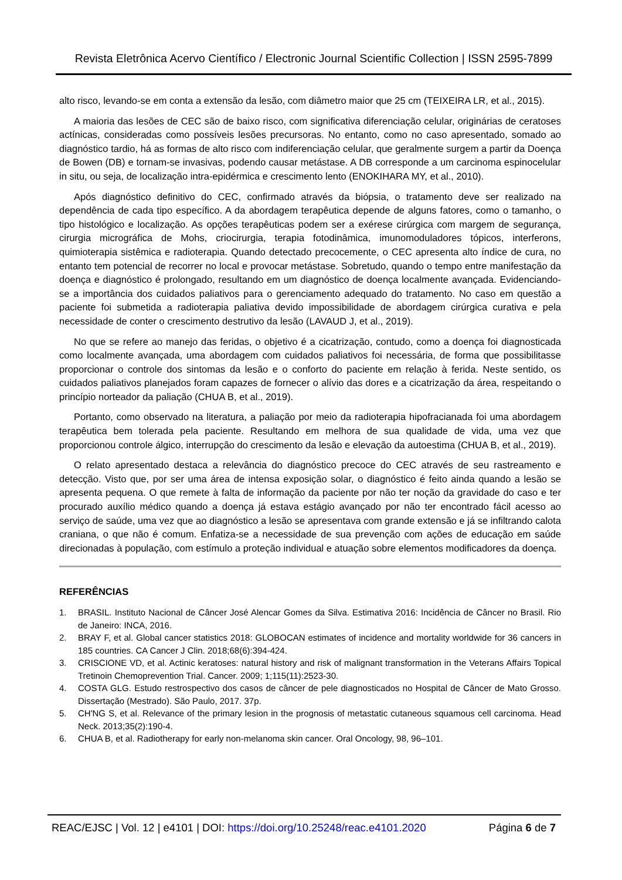Revista Eletrônica Acervo Científico / Electronic Journal Scientific Collection | ISSN 2595-7899
alto risco, levando-se em conta a extensão da lesão, com diâmetro maior que 25 cm (TEIXEIRA LR, et al., 2015).
A maioria das lesões de CEC são de baixo risco, com significativa diferenciação celular, originárias de ceratoses actínicas, consideradas como possíveis lesões precursoras. No entanto, como no caso apresentado, somado ao diagnóstico tardio, há as formas de alto risco com indiferenciação celular, que geralmente surgem a partir da Doença de Bowen (DB) e tornam-se invasivas, podendo causar metástase. A DB corresponde a um carcinoma espinocelular in situ, ou seja, de localização intra-epidérmica e crescimento lento (ENOKIHARA MY, et al., 2010).
Após diagnóstico definitivo do CEC, confirmado através da biópsia, o tratamento deve ser realizado na dependência de cada tipo específico. A da abordagem terapêutica depende de alguns fatores, como o tamanho, o tipo histológico e localização. As opções terapêuticas podem ser a exérese cirúrgica com margem de segurança, cirurgia micrográfica de Mohs, criocirurgia, terapia fotodinâmica, imunomoduladores tópicos, interferons, quimioterapia sistêmica e radioterapia. Quando detectado precocemente, o CEC apresenta alto índice de cura, no entanto tem potencial de recorrer no local e provocar metástase. Sobretudo, quando o tempo entre manifestação da doença e diagnóstico é prolongado, resultando em um diagnóstico de doença localmente avançada. Evidenciando-se a importância dos cuidados paliativos para o gerenciamento adequado do tratamento. No caso em questão a paciente foi submetida a radioterapia paliativa devido impossibilidade de abordagem cirúrgica curativa e pela necessidade de conter o crescimento destrutivo da lesão (LAVAUD J, et al., 2019).
No que se refere ao manejo das feridas, o objetivo é a cicatrização, contudo, como a doença foi diagnosticada como localmente avançada, uma abordagem com cuidados paliativos foi necessária, de forma que possibilitasse proporcionar o controle dos sintomas da lesão e o conforto do paciente em relação à ferida. Neste sentido, os cuidados paliativos planejados foram capazes de fornecer o alívio das dores e a cicatrização da área, respeitando o princípio norteador da paliação (CHUA B, et al., 2019).
Portanto, como observado na literatura, a paliação por meio da radioterapia hipofracianada foi uma abordagem terapêutica bem tolerada pela paciente. Resultando em melhora de sua qualidade de vida, uma vez que proporcionou controle álgico, interrupção do crescimento da lesão e elevação da autoestima (CHUA B, et al., 2019).
O relato apresentado destaca a relevância do diagnóstico precoce do CEC através de seu rastreamento e detecção. Visto que, por ser uma área de intensa exposição solar, o diagnóstico é feito ainda quando a lesão se apresenta pequena. O que remete à falta de informação da paciente por não ter noção da gravidade do caso e ter procurado auxílio médico quando a doença já estava estágio avançado por não ter encontrado fácil acesso ao serviço de saúde, uma vez que ao diagnóstico a lesão se apresentava com grande extensão e já se infiltrando calota craniana, o que não é comum. Enfatiza-se a necessidade de sua prevenção com ações de educação em saúde direcionadas à população, com estímulo a proteção individual e atuação sobre elementos modificadores da doença.
REFERÊNCIAS
1. BRASIL. Instituto Nacional de Câncer José Alencar Gomes da Silva. Estimativa 2016: Incidência de Câncer no Brasil. Rio de Janeiro: INCA, 2016.
2. BRAY F, et al. Global cancer statistics 2018: GLOBOCAN estimates of incidence and mortality worldwide for 36 cancers in 185 countries. CA Cancer J Clin. 2018;68(6):394-424.
3. CRISCIONE VD, et al. Actinic keratoses: natural history and risk of malignant transformation in the Veterans Affairs Topical Tretinoin Chemoprevention Trial. Cancer. 2009; 1;115(11):2523-30.
4. COSTA GLG. Estudo restrospectivo dos casos de câncer de pele diagnosticados no Hospital de Câncer de Mato Grosso. Dissertação (Mestrado). São Paulo, 2017. 37p.
5. CH'NG S, et al. Relevance of the primary lesion in the prognosis of metastatic cutaneous squamous cell carcinoma. Head Neck. 2013;35(2):190-4.
6. CHUA B, et al. Radiotherapy for early non-melanoma skin cancer. Oral Oncology, 98, 96–101.
REAC/EJSC | Vol. 12 | e4101 | DOI: https://doi.org/10.25248/reac.e4101.2020 Página 6 de 7